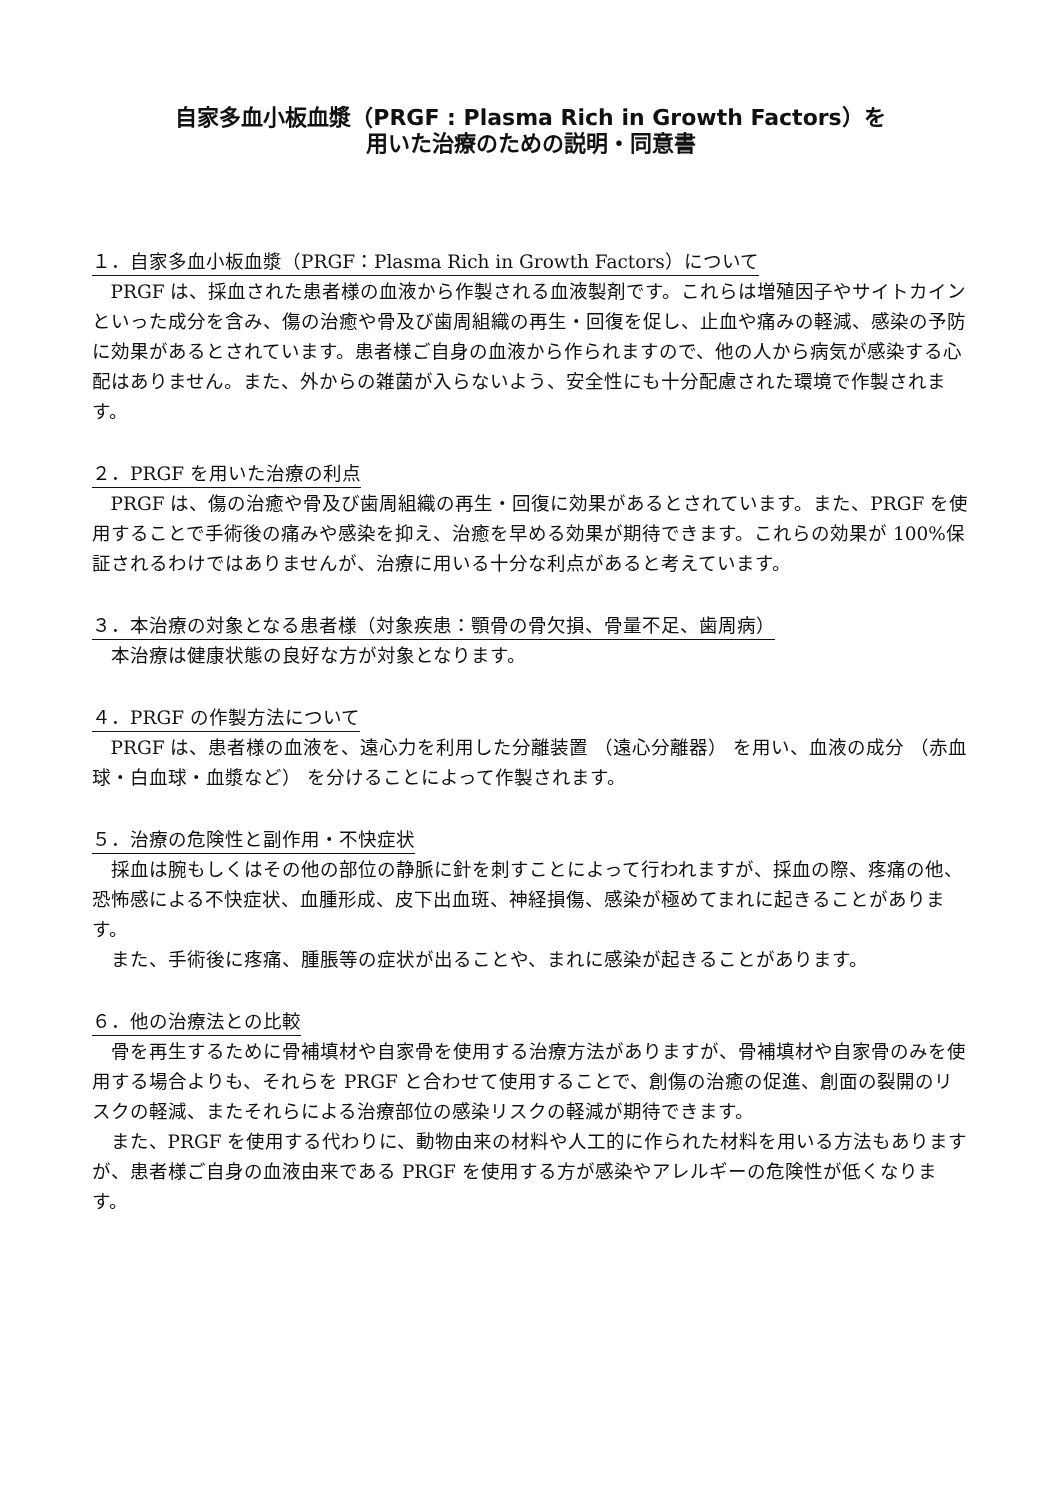自家多血小板血漿（PRGF : Plasma Rich in Growth Factors）を
用いた治療のための説明・同意書
１．自家多血小板血漿（PRGF：Plasma Rich in Growth Factors）について
PRGF は、採血された患者様の血液から作製される血液製剤です。これらは増殖因子やサイトカインといった成分を含み、傷の治癒や骨及び歯周組織の再生・回復を促し、止血や痛みの軽減、感染の予防に効果があるとされています。患者様ご自身の血液から作られますので、他の人から病気が感染する心配はありません。また、外からの雑菌が入らないよう、安全性にも十分配慮された環境で作製されます。
２．PRGF を用いた治療の利点
PRGF は、傷の治癒や骨及び歯周組織の再生・回復に効果があるとされています。また、PRGF を使用することで手術後の痛みや感染を抑え、治癒を早める効果が期待できます。これらの効果が 100%保証されるわけではありませんが、治療に用いる十分な利点があると考えています。
３．本治療の対象となる患者様（対象疾患：顎骨の骨欠損、骨量不足、歯周病）
本治療は健康状態の良好な方が対象となります。
４．PRGF の作製方法について
PRGF は、患者様の血液を、遠心力を利用した分離装置 （遠心分離器） を用い、血液の成分 （赤血球・白血球・血漿など） を分けることによって作製されます。
５．治療の危険性と副作用・不快症状
採血は腕もしくはその他の部位の静脈に針を刺すことによって行われますが、採血の際、疼痛の他、恐怖感による不快症状、血腫形成、皮下出血斑、神経損傷、感染が極めてまれに起きることがあります。
また、手術後に疼痛、腫脹等の症状が出ることや、まれに感染が起きることがあります。
６．他の治療法との比較
骨を再生するために骨補填材や自家骨を使用する治療方法がありますが、骨補填材や自家骨のみを使用する場合よりも、それらを PRGF と合わせて使用することで、創傷の治癒の促進、創面の裂開のリスクの軽減、またそれらによる治療部位の感染リスクの軽減が期待できます。
また、PRGF を使用する代わりに、動物由来の材料や人工的に作られた材料を用いる方法もありますが、患者様ご自身の血液由来である PRGF を使用する方が感染やアレルギーの危険性が低くなります。